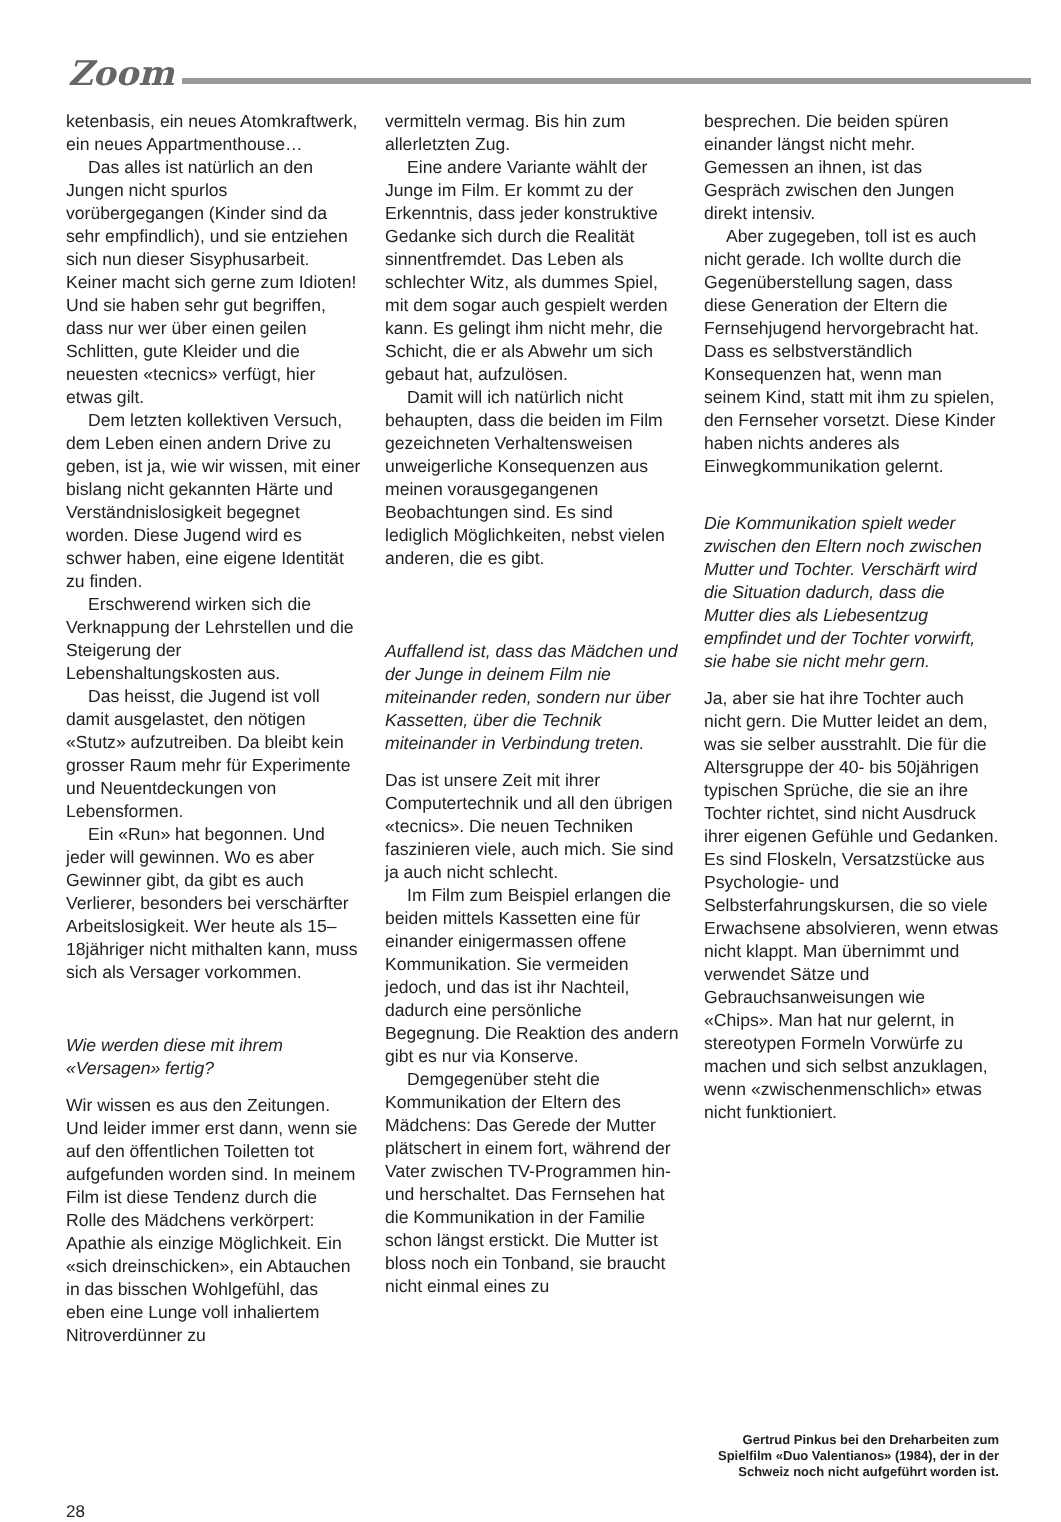Zoom
ketenbasis, ein neues Atomkraftwerk, ein neues Appartmenthouse…
Das alles ist natürlich an den Jungen nicht spurlos vorübergegangen (Kinder sind da sehr empfindlich), und sie entziehen sich nun dieser Sisyphusarbeit. Keiner macht sich gerne zum Idioten! Und sie haben sehr gut begriffen, dass nur wer über einen geilen Schlitten, gute Kleider und die neuesten «tecnics» verfügt, hier etwas gilt.
Dem letzten kollektiven Versuch, dem Leben einen andern Drive zu geben, ist ja, wie wir wissen, mit einer bislang nicht gekannten Härte und Verständnislosigkeit begegnet worden. Diese Jugend wird es schwer haben, eine eigene Identität zu finden.
Erschwerend wirken sich die Verknappung der Lehrstellen und die Steigerung der Lebenshaltungskosten aus.
Das heisst, die Jugend ist voll damit ausgelastet, den nötigen «Stutz» aufzutreiben. Da bleibt kein grosser Raum mehr für Experimente und Neuentdeckungen von Lebensformen.
Ein «Run» hat begonnen. Und jeder will gewinnen. Wo es aber Gewinner gibt, da gibt es auch Verlierer, besonders bei verschärfter Arbeitslosigkeit. Wer heute als 15–18jähriger nicht mithalten kann, muss sich als Versager vorkommen.
Wie werden diese mit ihrem «Versagen» fertig?
Wir wissen es aus den Zeitungen. Und leider immer erst dann, wenn sie auf den öffentlichen Toiletten tot aufgefunden worden sind. In meinem Film ist diese Tendenz durch die Rolle des Mädchens verkörpert: Apathie als einzige Möglichkeit. Ein «sich dreinschicken», ein Abtauchen in das bisschen Wohlgefühl, das eben eine Lunge voll inhaliertem Nitroverdünner zu
vermitteln vermag. Bis hin zum allerletzten Zug.
Eine andere Variante wählt der Junge im Film. Er kommt zu der Erkenntnis, dass jeder konstruktive Gedanke sich durch die Realität sinnentfremdet. Das Leben als schlechter Witz, als dummes Spiel, mit dem sogar auch gespielt werden kann. Es gelingt ihm nicht mehr, die Schicht, die er als Abwehr um sich gebaut hat, aufzulösen.
Damit will ich natürlich nicht behaupten, dass die beiden im Film gezeichneten Verhaltensweisen unweigerliche Konsequenzen aus meinen vorausgegangenen Beobachtungen sind. Es sind lediglich Möglichkeiten, nebst vielen anderen, die es gibt.
Auffallend ist, dass das Mädchen und der Junge in deinem Film nie miteinander reden, sondern nur über Kassetten, über die Technik miteinander in Verbindung treten.
Das ist unsere Zeit mit ihrer Computertechnik und all den übrigen «tecnics». Die neuen Techniken faszinieren viele, auch mich. Sie sind ja auch nicht schlecht.
Im Film zum Beispiel erlangen die beiden mittels Kassetten eine für einander einigermassen offene Kommunikation. Sie vermeiden jedoch, und das ist ihr Nachteil, dadurch eine persönliche Begegnung. Die Reaktion des andern gibt es nur via Konserve.
Demgegenüber steht die Kommunikation der Eltern des Mädchens: Das Gerede der Mutter plätschert in einem fort, während der Vater zwischen TV-Programmen hin- und herschaltet. Das Fernsehen hat die Kommunikation in der Familie schon längst erstickt. Die Mutter ist bloss noch ein Tonband, sie braucht nicht einmal eines zu
besprechen. Die beiden spüren einander längst nicht mehr. Gemessen an ihnen, ist das Gespräch zwischen den Jungen direkt intensiv.
Aber zugegeben, toll ist es auch nicht gerade. Ich wollte durch die Gegenüberstellung sagen, dass diese Generation der Eltern die Fernsehjugend hervorgebracht hat. Dass es selbstverständlich Konsequenzen hat, wenn man seinem Kind, statt mit ihm zu spielen, den Fernseher vorsetzt. Diese Kinder haben nichts anderes als Einwegkommunikation gelernt.
Die Kommunikation spielt weder zwischen den Eltern noch zwischen Mutter und Tochter. Verschärft wird die Situation dadurch, dass die Mutter dies als Liebesentzug empfindet und der Tochter vorwirft, sie habe sie nicht mehr gern.
Ja, aber sie hat ihre Tochter auch nicht gern. Die Mutter leidet an dem, was sie selber ausstrahlt. Die für die Altersgruppe der 40- bis 50jährigen typischen Sprüche, die sie an ihre Tochter richtet, sind nicht Ausdruck ihrer eigenen Gefühle und Gedanken. Es sind Floskeln, Versatzstücke aus Psychologie- und Selbsterfahrungskursen, die so viele Erwachsene absolvieren, wenn etwas nicht klappt. Man übernimmt und verwendet Sätze und Gebrauchsanweisungen wie «Chips». Man hat nur gelernt, in stereotypen Formeln Vorwürfe zu machen und sich selbst anzuklagen, wenn «zwischenmenschlich» etwas nicht funktioniert.
Gertrud Pinkus bei den Dreharbeiten zum Spielfilm «Duo Valentianos» (1984), der in der Schweiz noch nicht aufgeführt worden ist.
28